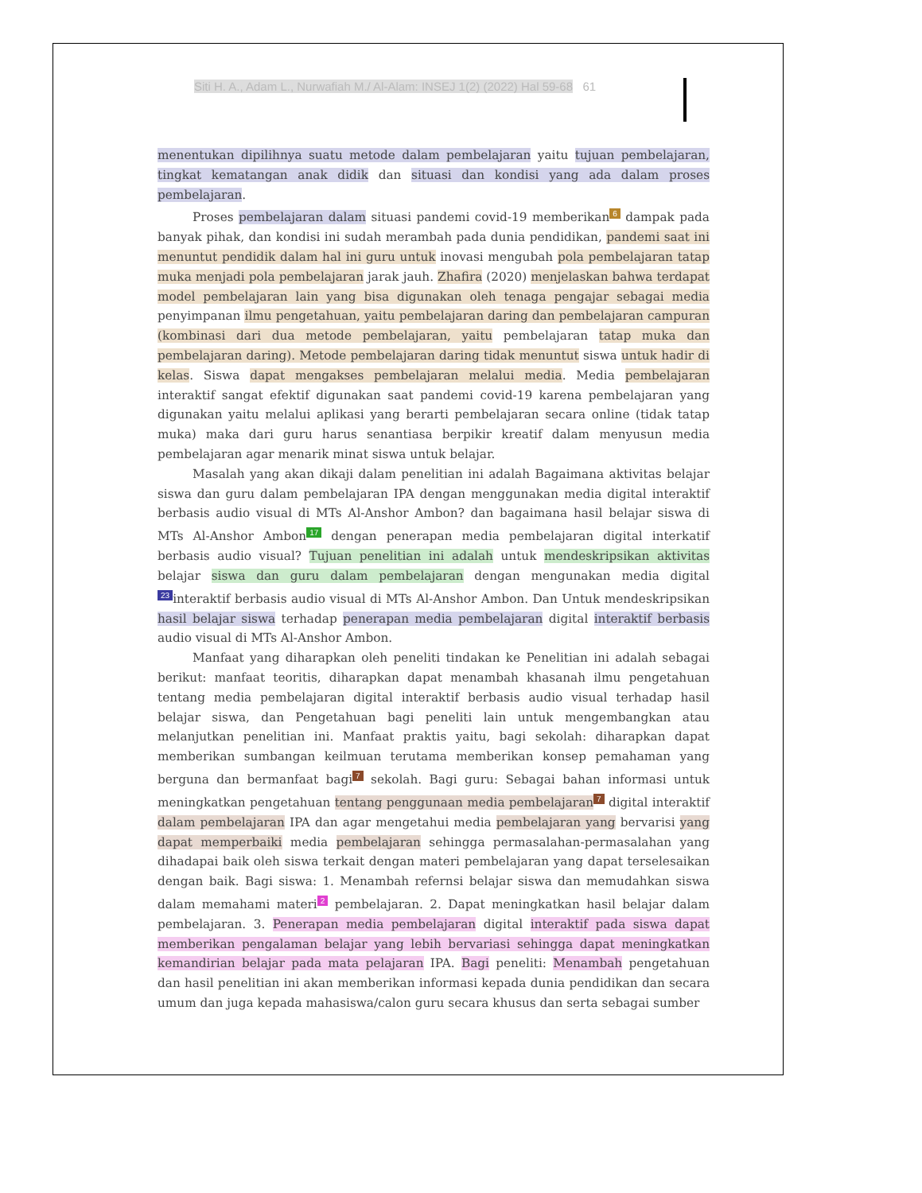Siti H. A., Adam L., Nurwafiah M./ Al-Alam: INSEJ 1(2) (2022) Hal 59-68 61
menentukan dipilihnya suatu metode dalam pembelajaran yaitu tujuan pembelajaran, tingkat kematangan anak didik dan situasi dan kondisi yang ada dalam proses pembelajaran.
Proses pembelajaran dalam situasi pandemi covid-19 memberikan<sup>6</sup> dampak pada banyak pihak, dan kondisi ini sudah merambah pada dunia pendidikan, pandemi saat ini menuntut pendidik dalam hal ini guru untuk inovasi mengubah pola pembelajaran tatap muka menjadi pola pembelajaran jarak jauh. Zhafira (2020) menjelaskan bahwa terdapat model pembelajaran lain yang bisa digunakan oleh tenaga pengajar sebagai media penyimpanan ilmu pengetahuan, yaitu pembelajaran daring dan pembelajaran campuran (kombinasi dari dua metode pembelajaran, yaitu pembelajaran tatap muka dan pembelajaran daring). Metode pembelajaran daring tidak menuntut siswa untuk hadir di kelas. Siswa dapat mengakses pembelajaran melalui media. Media pembelajaran interaktif sangat efektif digunakan saat pandemi covid-19 karena pembelajaran yang digunakan yaitu melalui aplikasi yang berarti pembelajaran secara online (tidak tatap muka) maka dari guru harus senantiasa berpikir kreatif dalam menyusun media pembelajaran agar menarik minat siswa untuk belajar.
Masalah yang akan dikaji dalam penelitian ini adalah Bagaimana aktivitas belajar siswa dan guru dalam pembelajaran IPA dengan menggunakan media digital interaktif berbasis audio visual di MTs Al-Anshor Ambon? dan bagaimana hasil belajar siswa di MTs Al-Anshor Ambon<sup>17</sup> dengan penerapan media pembelajaran digital interkatif berbasis audio visual? Tujuan penelitian ini adalah untuk mendeskripsikan aktivitas belajar siswa dan guru dalam pembelajaran dengan mengunakan media digital <sup>23</sup>interaktif berbasis audio visual di MTs Al-Anshor Ambon. Dan Untuk mendeskripsikan hasil belajar siswa terhadap penerapan media pembelajaran digital interaktif berbasis audio visual di MTs Al-Anshor Ambon.
Manfaat yang diharapkan oleh peneliti tindakan ke Penelitian ini adalah sebagai berikut: manfaat teoritis, diharapkan dapat menambah khasanah ilmu pengetahuan tentang media pembelajaran digital interaktif berbasis audio visual terhadap hasil belajar siswa, dan Pengetahuan bagi peneliti lain untuk mengembangkan atau melanjutkan penelitian ini. Manfaat praktis yaitu, bagi sekolah: diharapkan dapat memberikan sumbangan keilmuan terutama memberikan konsep pemahaman yang berguna dan bermanfaat bagi<sup>7</sup> sekolah. Bagi guru: Sebagai bahan informasi untuk meningkatkan pengetahuan tentang penggunaan media pembelajaran<sup>7</sup> digital interaktif dalam pembelajaran IPA dan agar mengetahui media pembelajaran yang bervarisi yang dapat memperbaiki media pembelajaran sehingga permasalahan-permasalahan yang dihadapai baik oleh siswa terkait dengan materi pembelajaran yang dapat terselesaikan dengan baik. Bagi siswa: 1. Menambah refernsi belajar siswa dan memudahkan siswa dalam memahami materi<sup>2</sup> pembelajaran. 2. Dapat meningkatkan hasil belajar dalam pembelajaran. 3. Penerapan media pembelajaran digital interaktif pada siswa dapat memberikan pengalaman belajar yang lebih bervariasi sehingga dapat meningkatkan kemandirian belajar pada mata pelajaran IPA. Bagi peneliti: Menambah pengetahuan dan hasil penelitian ini akan memberikan informasi kepada dunia pendidikan dan secara umum dan juga kepada mahasiswa/calon guru secara khusus dan serta sebagai sumber